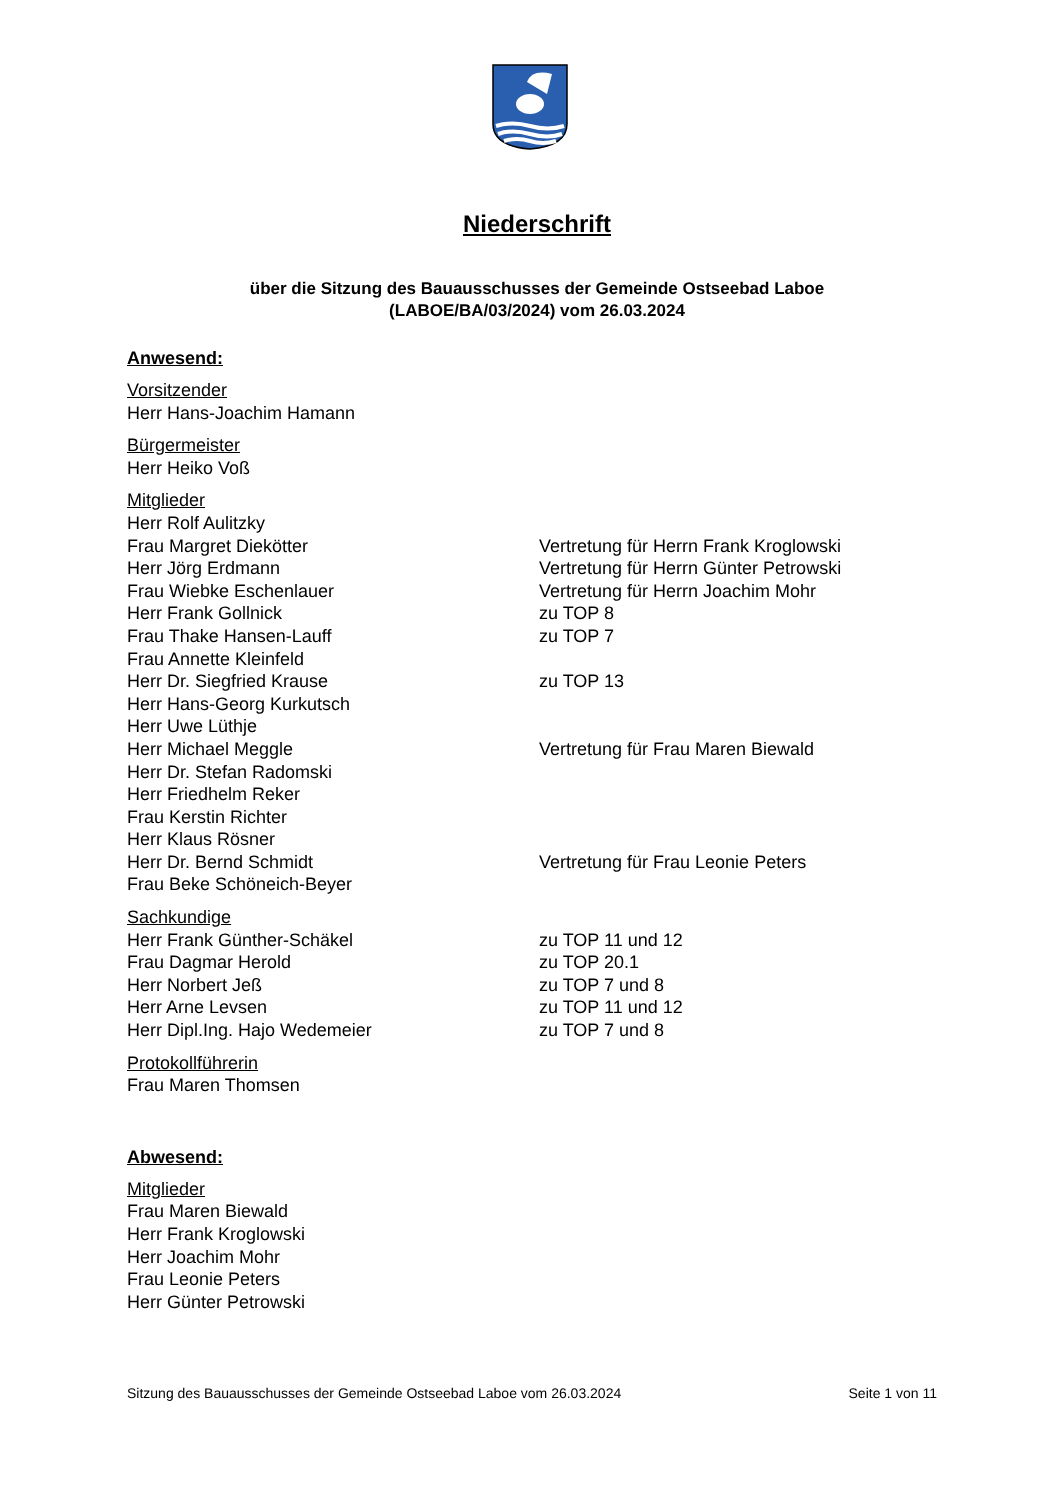Niederschrift
über die Sitzung des Bauausschusses der Gemeinde Ostseebad Laboe
(LABOE/BA/03/2024) vom 26.03.2024
Anwesend:
Vorsitzender
Herr Hans-Joachim Hamann
Bürgermeister
Herr Heiko Voß
Mitglieder
Herr Rolf Aulitzky
Frau Margret Diekötter Vertretung für Herrn Frank Kroglowski
Herr Jörg Erdmann Vertretung für Herrn Günter Petrowski
Frau Wiebke Eschenlauer Vertretung für Herrn Joachim Mohr
Herr Frank Gollnick zu TOP 8
Frau Thake Hansen-Lauff zu TOP 7
Frau Annette Kleinfeld
Herr Dr. Siegfried Krause zu TOP 13
Herr Hans-Georg Kurkutsch
Herr Uwe Lüthje
Herr Michael Meggle Vertretung für Frau Maren Biewald
Herr Dr. Stefan Radomski
Herr Friedhelm Reker
Frau Kerstin Richter
Herr Klaus Rösner
Herr Dr. Bernd Schmidt Vertretung für Frau Leonie Peters
Frau Beke Schöneich-Beyer
Sachkundige
Herr Frank Günther-Schäkel zu TOP 11 und 12
Frau Dagmar Herold zu TOP 20.1
Herr Norbert Jeß zu TOP 7 und 8
Herr Arne Levsen zu TOP 11 und 12
Herr Dipl.Ing. Hajo Wedemeier zu TOP 7 und 8
Protokollführerin
Frau Maren Thomsen
Abwesend:
Mitglieder
Frau Maren Biewald
Herr Frank Kroglowski
Herr Joachim Mohr
Frau Leonie Peters
Herr Günter Petrowski
Sitzung des Bauausschusses der Gemeinde Ostseebad Laboe vom 26.03.2024 Seite 1 von 11